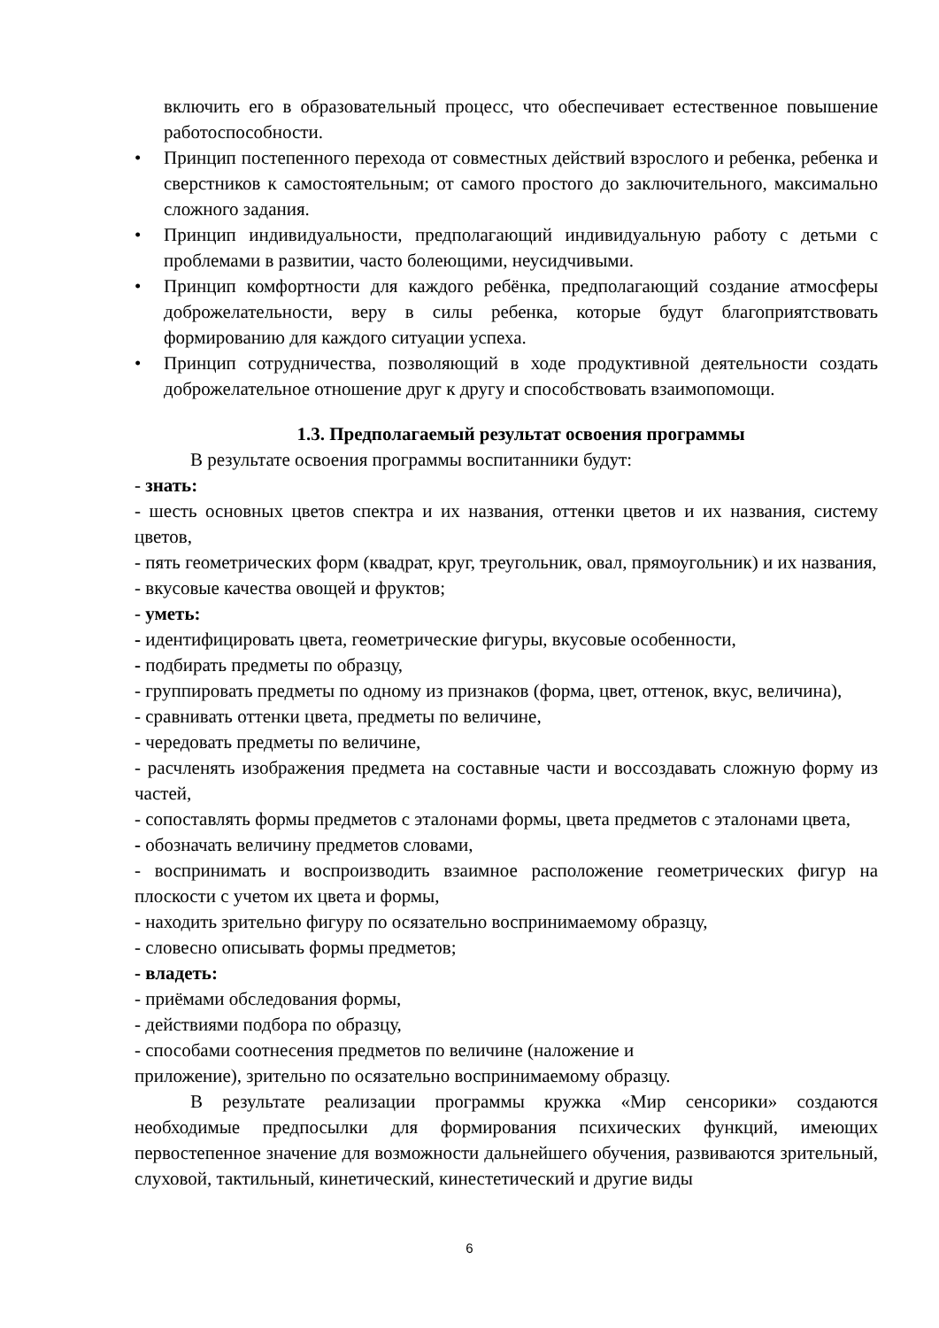включить его в образовательный процесс, что обеспечивает естественное повышение работоспособности.
• Принцип постепенного перехода от совместных действий взрослого и ребенка, ребенка и сверстников к самостоятельным; от самого простого до заключительного, максимально сложного задания.
• Принцип индивидуальности, предполагающий индивидуальную работу с детьми с проблемами в развитии, часто болеющими, неусидчивыми.
• Принцип комфортности для каждого ребёнка, предполагающий создание атмосферы доброжелательности, веру в силы ребенка, которые будут благоприятствовать формированию для каждого ситуации успеха.
• Принцип сотрудничества, позволяющий в ходе продуктивной деятельности создать доброжелательное отношение друг к другу и способствовать взаимопомощи.
1.3. Предполагаемый результат освоения программы
В результате освоения программы воспитанники будут:
- знать:
- шесть основных цветов спектра и их названия, оттенки цветов и их названия, систему цветов,
- пять геометрических форм (квадрат, круг, треугольник, овал, прямоугольник) и их названия,
- вкусовые качества овощей и фруктов;
- уметь:
- идентифицировать цвета, геометрические фигуры, вкусовые особенности,
- подбирать предметы по образцу,
- группировать предметы по одному из признаков (форма, цвет, оттенок, вкус, величина),
- сравнивать оттенки цвета, предметы по величине,
- чередовать предметы по величине,
- расчленять изображения предмета на составные части и воссоздавать сложную форму из частей,
- сопоставлять формы предметов с эталонами формы, цвета предметов с эталонами цвета,
- обозначать величину предметов словами,
- воспринимать и воспроизводить взаимное расположение геометрических фигур на плоскости с учетом их цвета и формы,
- находить зрительно фигуру по осязательно воспринимаемому образцу,
- словесно описывать формы предметов;
- владеть:
- приёмами обследования формы,
- действиями подбора по образцу,
- способами соотнесения предметов по величине (наложение и
приложение), зрительно по осязательно воспринимаемому образцу.
В результате реализации программы кружка «Мир сенсорики» создаются необходимые предпосылки для формирования психических функций, имеющих первостепенное значение для возможности дальнейшего обучения, развиваются зрительный, слуховой, тактильный, кинетический, кинестетический и другие виды
6